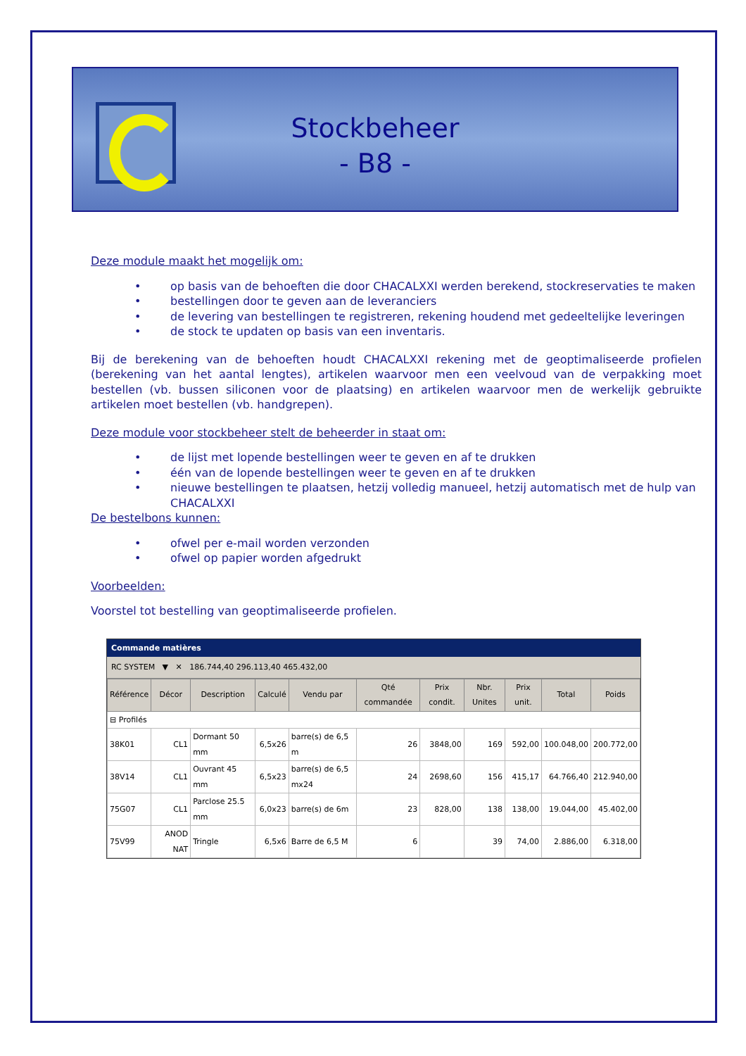Stockbeheer
- B8 -
Deze module maakt het mogelijk om:
op basis van de behoeften die door CHACALXXI werden berekend, stockreservaties te maken
bestellingen door te geven aan de leveranciers
de levering van bestellingen te registreren, rekening houdend met gedeeltelijke leveringen
de stock te updaten op basis van een inventaris.
Bij de berekening van de behoeften houdt CHACALXXI rekening met de geoptimaliseerde profielen (berekening van het aantal lengtes), artikelen waarvoor men een veelvoud van de verpakking moet bestellen (vb. bussen siliconen voor de plaatsing) en artikelen waarvoor men de werkelijk gebruikte artikelen moet bestellen (vb. handgrepen).
Deze module voor stockbeheer stelt de beheerder in staat om:
de lijst met lopende bestellingen weer te geven en af te drukken
één van de lopende bestellingen weer te geven en af te drukken
nieuwe bestellingen te plaatsen, hetzij volledig manueel, hetzij automatisch met de hulp van CHACALXXI
De bestelbons kunnen:
ofwel per e-mail worden verzonden
ofwel op papier worden afgedrukt
Voorbeelden:
Voorstel tot bestelling van geoptimaliseerde profielen.
Commande matières
RC SYSTEM ▼ ✕ 186.744,40 296.113,40 465.432,00
| Référence | Décor | Description | Calculé | Vendu par | Qté commandée | Prix condit. | Nbr. Unites | Prix unit. | Total | Poids |
| --- | --- | --- | --- | --- | --- | --- | --- | --- | --- | --- |
| ⊟ Profilés | | | | | | | | | | |
| 38K01 | CL1 | Dormant 50 mm | 6,5x26 | barre(s) de 6,5 m | 26 | 3848,00 | 169 | 592,00 | 100.048,00 | 200.772,00 |
| 38V14 | CL1 | Ouvrant 45 mm | 6,5x23 | barre(s) de 6,5 mx24 | 24 | 2698,60 | 156 | 415,17 | 64.766,40 | 212.940,00 |
| 75G07 | CL1 | Parclose 25.5 mm | 6,0x23 | barre(s) de 6m | 23 | 828,00 | 138 | 138,00 | 19.044,00 | 45.402,00 |
| 75V99 | ANOD NAT | Tringle | 6,5x6 | Barre de 6,5 M | 6 | | 39 | 74,00 | 2.886,00 | 6.318,00 |